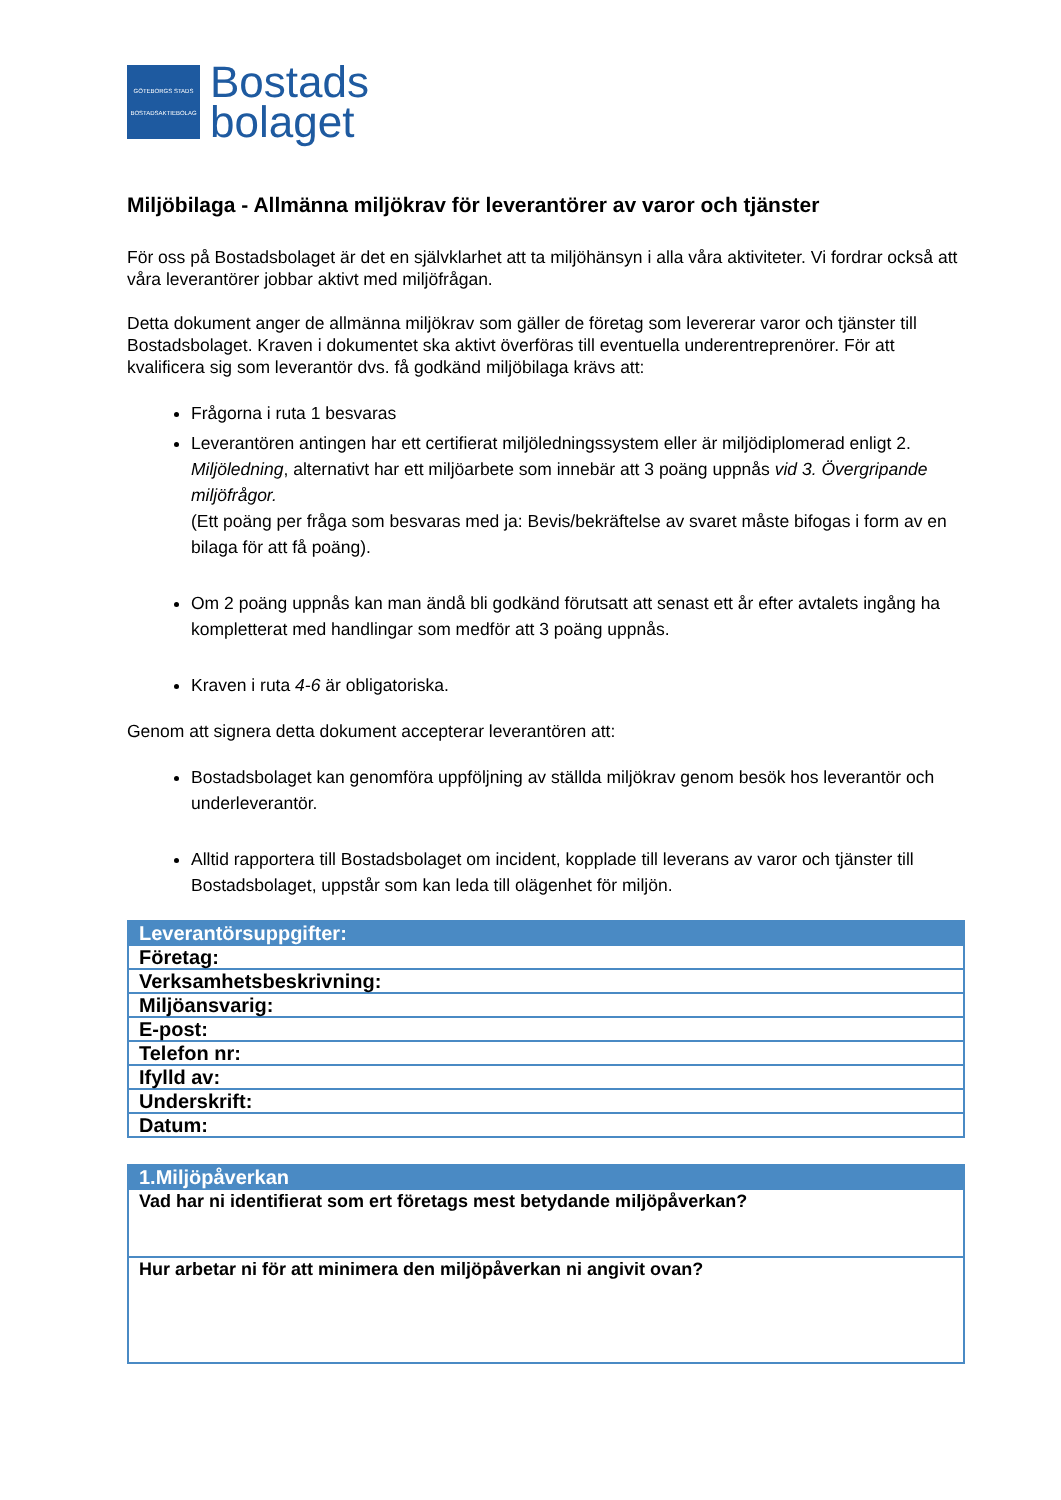GÖTEBORGS STADS BOSTADSAKTIEBOLAG
Bostads
bolaget
Miljöbilaga - Allmänna miljökrav för leverantörer av varor och tjänster
För oss på Bostadsbolaget är det en självklarhet att ta miljöhänsyn i alla våra aktiviteter. Vi fordrar också att våra leverantörer jobbar aktivt med miljöfrågan.
Detta dokument anger de allmänna miljökrav som gäller de företag som levererar varor och tjänster till Bostadsbolaget. Kraven i dokumentet ska aktivt överföras till eventuella underentreprenörer. För att kvalificera sig som leverantör dvs. få godkänd miljöbilaga krävs att:
Frågorna i ruta 1 besvaras
Leverantören antingen har ett certifierat miljöledningssystem eller är miljödiplomerad enligt 2. Miljöledning, alternativt har ett miljöarbete som innebär att 3 poäng uppnås vid 3. Övergripande miljöfrågor.
(Ett poäng per fråga som besvaras med ja: Bevis/bekräftelse av svaret måste bifogas i form av en bilaga för att få poäng).
Om 2 poäng uppnås kan man ändå bli godkänd förutsatt att senast ett år efter avtalets ingång ha kompletterat med handlingar som medför att 3 poäng uppnås.
Kraven i ruta 4-6 är obligatoriska.
Genom att signera detta dokument accepterar leverantören att:
Bostadsbolaget kan genomföra uppföljning av ställda miljökrav genom besök hos leverantör och underleverantör.
Alltid rapportera till Bostadsbolaget om incident, kopplade till leverans av varor och tjänster till Bostadsbolaget, uppstår som kan leda till olägenhet för miljön.
| Leverantörsuppgifter: |
| --- |
| Företag: |
| Verksamhetsbeskrivning: |
| Miljöansvarig: |
| E-post: |
| Telefon nr: |
| Ifylld av: |
| Underskrift: |
| Datum: |
| 1.Miljöpåverkan |
| --- |
| Vad har ni identifierat som ert företags mest betydande miljöpåverkan? |
| Hur arbetar ni för att minimera den miljöpåverkan ni angivit ovan? |